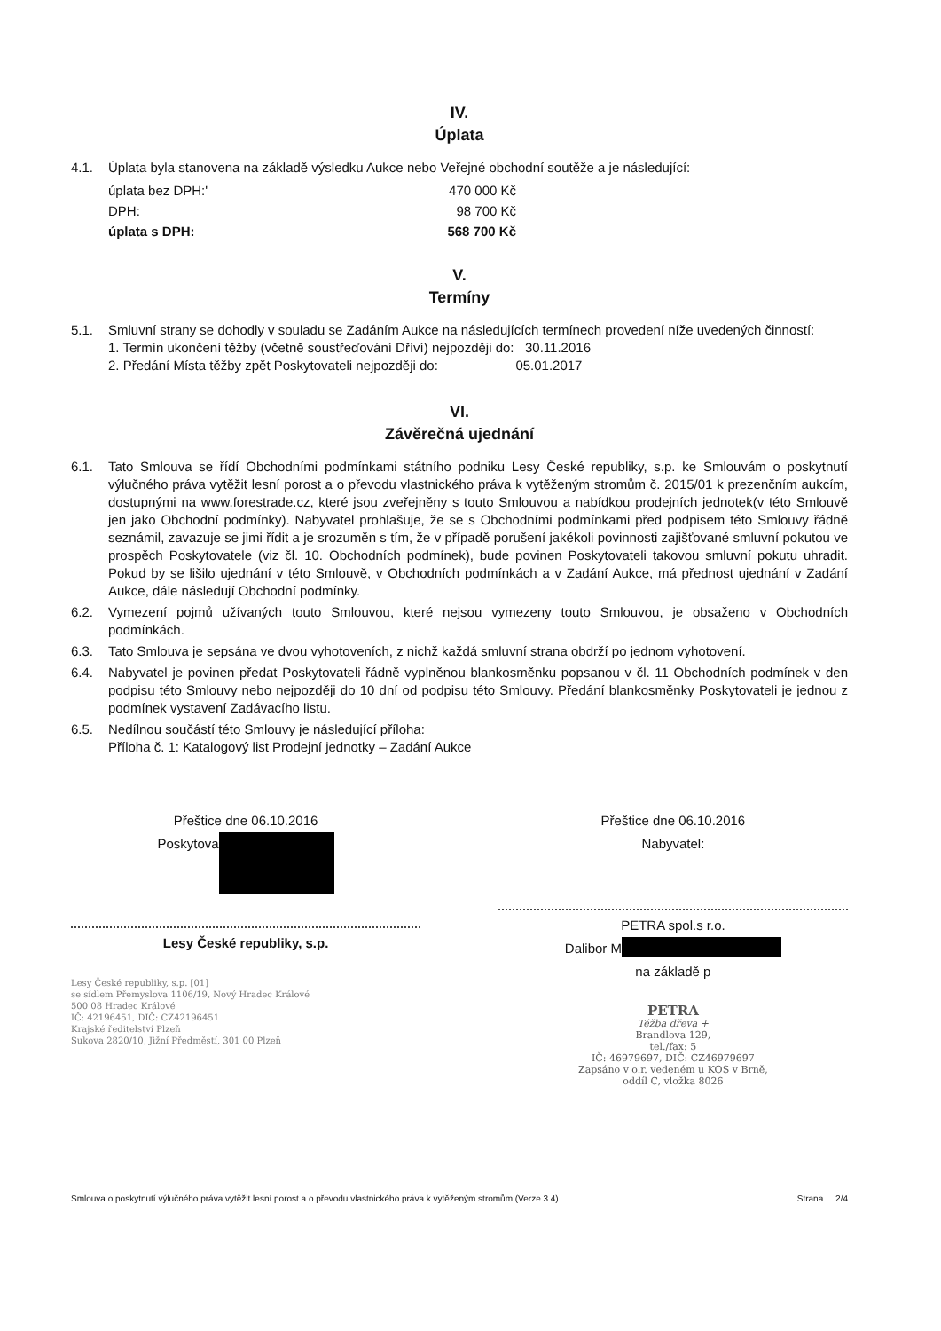IV.
Úplata
4.1. Úplata byla stanovena na základě výsledku Aukce nebo Veřejné obchodní soutěže a je následující:
| úplata bez DPH:' | 470 000 Kč |
| DPH: | 98 700 Kč |
| úplata s DPH: | 568 700 Kč |
V.
Termíny
5.1. Smluvní strany se dohodly v souladu se Zadáním Aukce na následujících termínech provedení níže uvedených činností:
1. Termín ukončení těžby (včetně soustřeďování Dříví) nejpozději do: 30.11.2016
2. Předání Místa těžby zpět Poskytovateli nejpozději do: 05.01.2017
VI.
Závěrečná ujednání
6.1. Tato Smlouva se řídí Obchodními podmínkami státního podniku Lesy České republiky, s.p. ke Smlouvám o poskytnutí výlučného práva vytěžit lesní porost a o převodu vlastnického práva k vytěženým stromům č. 2015/01 k prezenčním aukcím, dostupnými na www.forestrade.cz, které jsou zveřejněny s touto Smlouvou a nabídkou prodejních jednotek(v této Smlouvě jen jako Obchodní podmínky). Nabyvatel prohlašuje, že se s Obchodními podmínkami před podpisem této Smlouvy řádně seznámil, zavazuje se jimi řídit a je srozuměn s tím, že v případě porušení jakékoli povinnosti zajišťované smluvní pokutou ve prospěch Poskytovatele (viz čl. 10. Obchodních podmínek), bude povinen Poskytovateli takovou smluvní pokutu uhradit. Pokud by se lišilo ujednání v této Smlouvě, v Obchodních podmínkách a v Zadání Aukce, má přednost ujednání v Zadání Aukce, dále následují Obchodní podmínky.
6.2. Vymezení pojmů užívaných touto Smlouvou, které nejsou vymezeny touto Smlouvou, je obsaženo v Obchodních podmínkách.
6.3. Tato Smlouva je sepsána ve dvou vyhotoveních, z nichž každá smluvní strana obdrží po jednom vyhotovení.
6.4. Nabyvatel je povinen předat Poskytovateli řádně vyplněnou blankosměnku popsanou v čl. 11 Obchodních podmínek v den podpisu této Smlouvy nebo nejpozději do 10 dní od podpisu této Smlouvy. Předání blankosměnky Poskytovateli je jednou z podmínek vystavení Zadávacího listu.
6.5. Nedílnou součástí této Smlouvy je následující příloha:
Příloha č. 1: Katalogový list Prodejní jednotky – Zadání Aukce
Přeštice dne 06.10.2016
Poskytova █
Lesy České republiky, s.p.
Lesy České republiky, s.p. [01]
se sídlem Přemyslova 1106/19, Nový Hradec Králové
500 08 Hradec Králové
IČ: 42196451, DIČ: CZ42196451
Krajské ředitelství Plzeň
Sukova 2820/10, Jižní Předměstí, 301 00 Plzeň
Přeštice dne 06.10.2016
Nabyvatel:
PETRA spol.s r.o.
Dalibor M █
na základě p
PETRA
Těžba dřeva +
Brandlova 129,
tel./fax: 5
IČ: 46979697, DIČ: CZ46979697
Zapsáno v o.r. vedeném u KOS v Brně,
oddíl C, vložka 8026
Smlouva o poskytnutí výlučného práva vytěžit lesní porost a o převodu vlastnického práva k vytěženým stromům (Verze 3.4) Strana 2/4